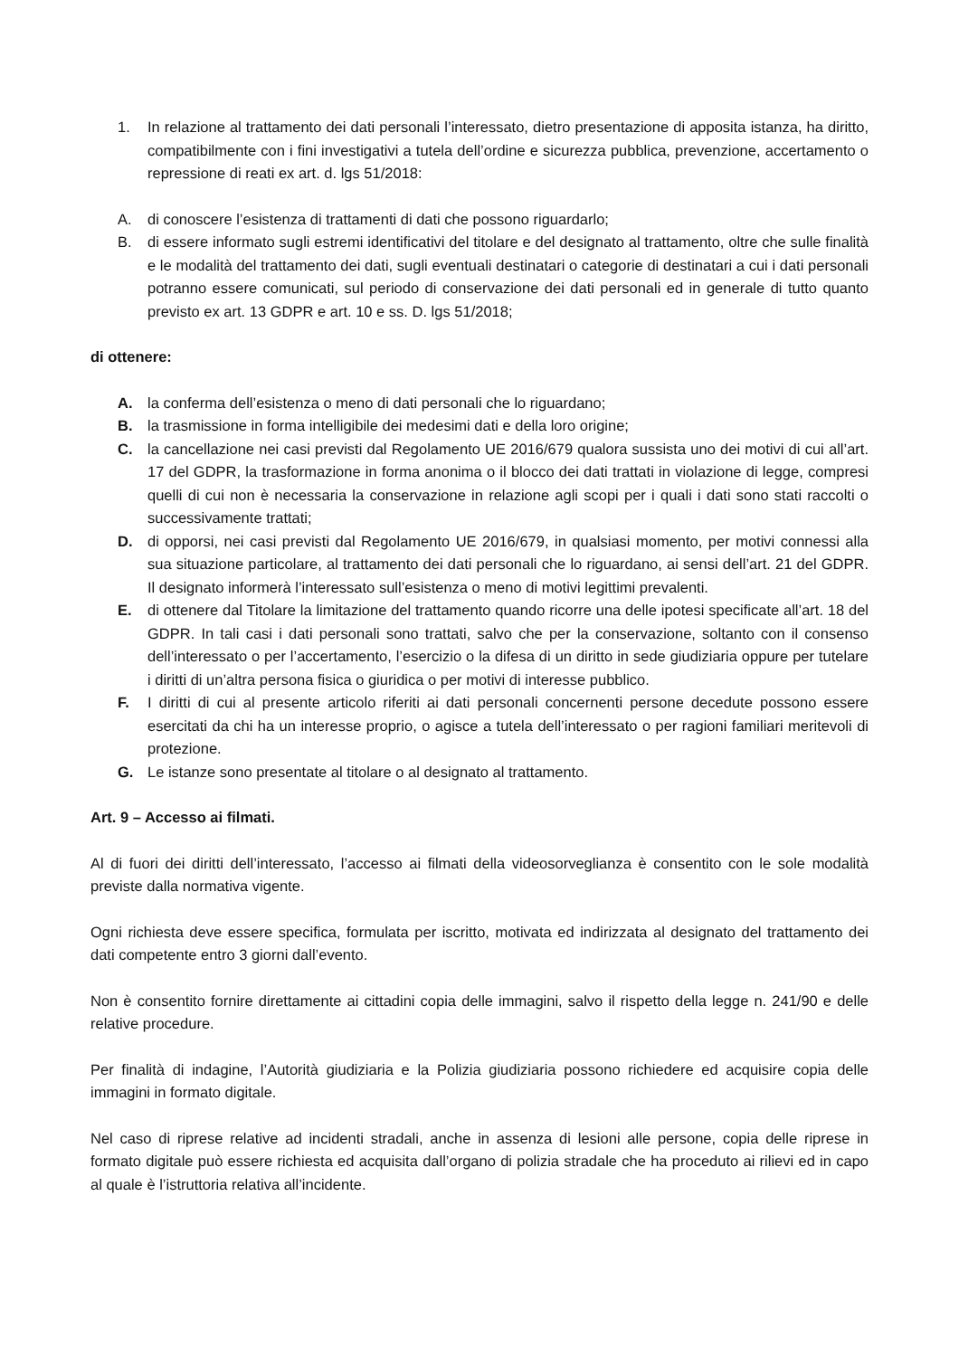1. In relazione al trattamento dei dati personali l’interessato, dietro presentazione di apposita istanza, ha diritto, compatibilmente con i fini investigativi a tutela dell’ordine e sicurezza pubblica, prevenzione, accertamento o repressione di reati ex art. d. lgs 51/2018:
A. di conoscere l’esistenza di trattamenti di dati che possono riguardarlo;
B. di essere informato sugli estremi identificativi del titolare e del designato al trattamento, oltre che sulle finalità e le modalità del trattamento dei dati, sugli eventuali destinatari o categorie di destinatari a cui i dati personali potranno essere comunicati, sul periodo di conservazione dei dati personali ed in generale di tutto quanto previsto ex art. 13 GDPR e art. 10 e ss. D. lgs 51/2018;
di ottenere:
A. la conferma dell’esistenza o meno di dati personali che lo riguardano;
B. la trasmissione in forma intelligibile dei medesimi dati e della loro origine;
C. la cancellazione nei casi previsti dal Regolamento UE 2016/679 qualora sussista uno dei motivi di cui all’art. 17 del GDPR, la trasformazione in forma anonima o il blocco dei dati trattati in violazione di legge, compresi quelli di cui non è necessaria la conservazione in relazione agli scopi per i quali i dati sono stati raccolti o successivamente trattati;
D. di opporsi, nei casi previsti dal Regolamento UE 2016/679, in qualsiasi momento, per motivi connessi alla sua situazione particolare, al trattamento dei dati personali che lo riguardano, ai sensi dell’art. 21 del GDPR. Il designato informerà l’interessato sull’esistenza o meno di motivi legittimi prevalenti.
E. di ottenere dal Titolare la limitazione del trattamento quando ricorre una delle ipotesi specificate all’art. 18 del GDPR. In tali casi i dati personali sono trattati, salvo che per la conservazione, soltanto con il consenso dell’interessato o per l’accertamento, l’esercizio o la difesa di un diritto in sede giudiziaria oppure per tutelare i diritti di un’altra persona fisica o giuridica o per motivi di interesse pubblico.
F. I diritti di cui al presente articolo riferiti ai dati personali concernenti persone decedute possono essere esercitati da chi ha un interesse proprio, o agisce a tutela dell’interessato o per ragioni familiari meritevoli di protezione.
G. Le istanze sono presentate al titolare o al designato al trattamento.
Art. 9 – Accesso ai filmati.
Al di fuori dei diritti dell’interessato, l’accesso ai filmati della videosorveglianza è consentito con le sole modalità previste dalla normativa vigente.
Ogni richiesta deve essere specifica, formulata per iscritto, motivata ed indirizzata al designato del trattamento dei dati competente entro 3 giorni dall’evento.
Non è consentito fornire direttamente ai cittadini copia delle immagini, salvo il rispetto della legge n. 241/90 e delle relative procedure.
Per finalità di indagine, l’Autorità giudiziaria e la Polizia giudiziaria possono richiedere ed acquisire copia delle immagini in formato digitale.
Nel caso di riprese relative ad incidenti stradali, anche in assenza di lesioni alle persone, copia delle riprese in formato digitale può essere richiesta ed acquisita dall’organo di polizia stradale che ha proceduto ai rilievi ed in capo al quale è l’istruttoria relativa all’incidente.